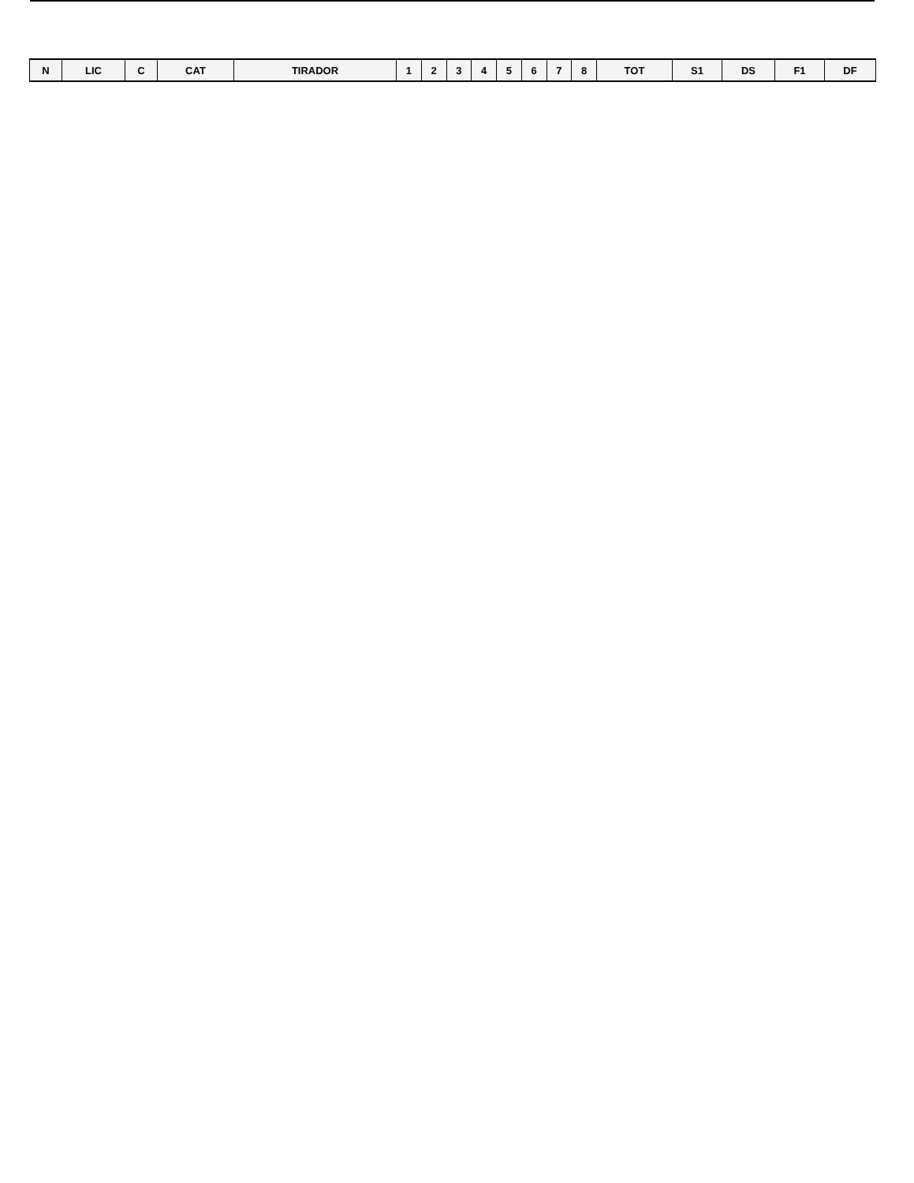| N | LIC | C | CAT | TIRADOR | 1 | 2 | 3 | 4 | 5 | 6 | 7 | 8 | TOT | S1 | DS | F1 | DF |
| --- | --- | --- | --- | --- | --- | --- | --- | --- | --- | --- | --- | --- | --- | --- | --- | --- | --- |